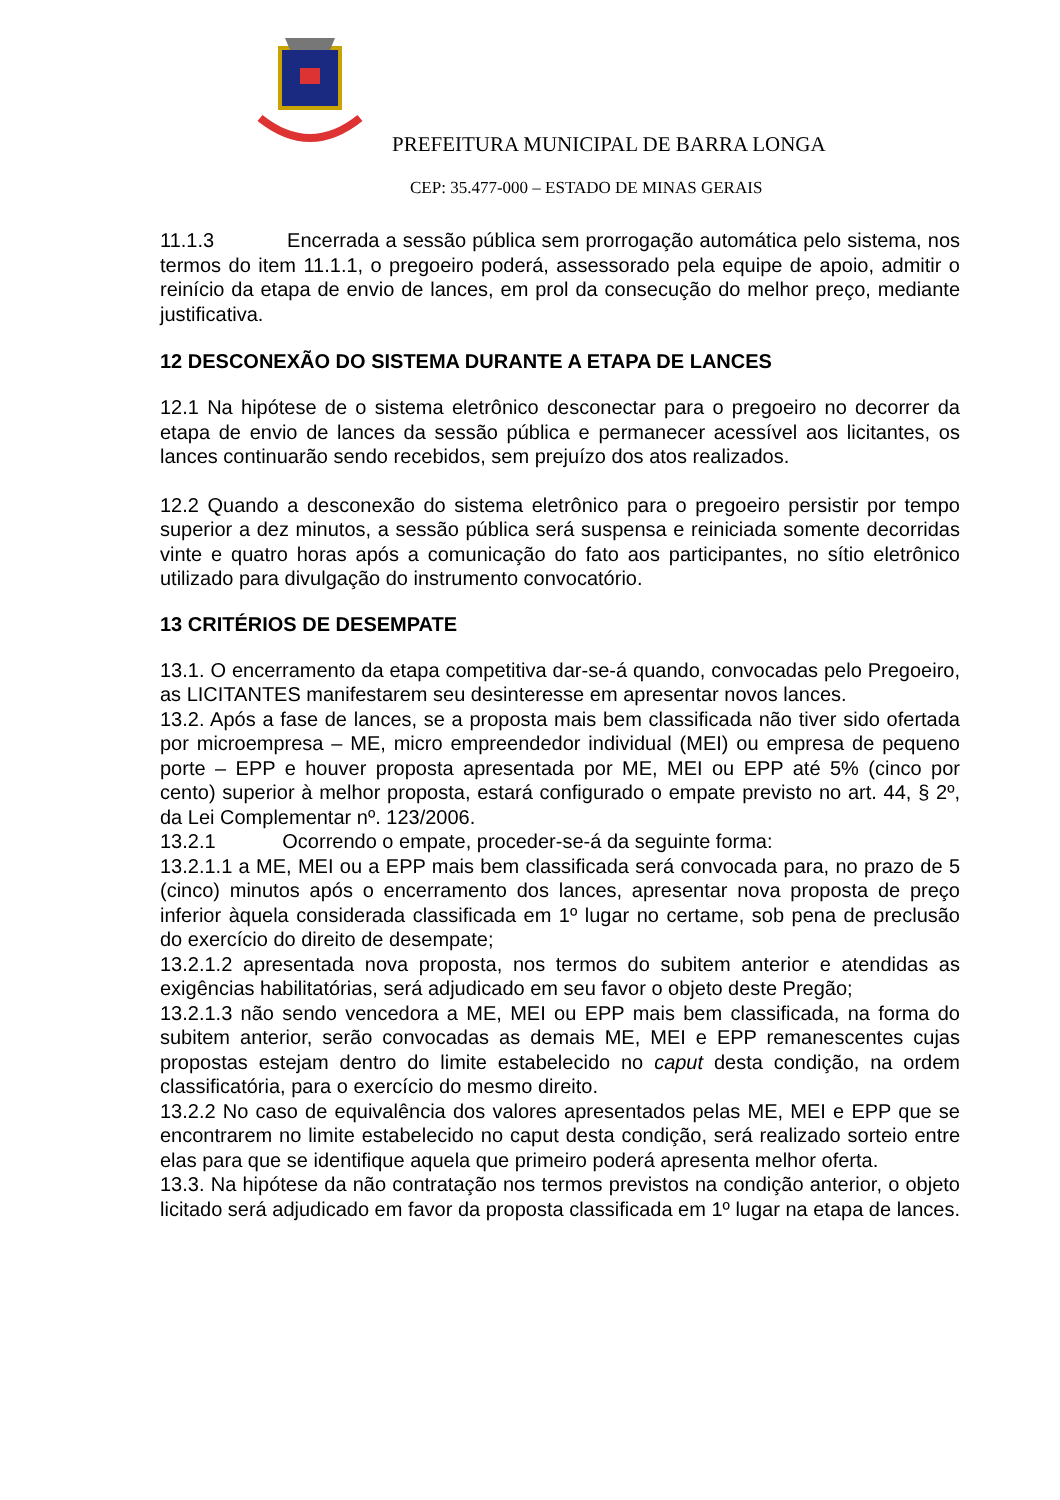PREFEITURA MUNICIPAL DE BARRA LONGA
CEP: 35.477-000 – ESTADO DE MINAS GERAIS
11.1.3 Encerrada a sessão pública sem prorrogação automática pelo sistema, nos termos do item 11.1.1, o pregoeiro poderá, assessorado pela equipe de apoio, admitir o reinício da etapa de envio de lances, em prol da consecução do melhor preço, mediante justificativa.
12 DESCONEXÃO DO SISTEMA DURANTE A ETAPA DE LANCES
12.1 Na hipótese de o sistema eletrônico desconectar para o pregoeiro no decorrer da etapa de envio de lances da sessão pública e permanecer acessível aos licitantes, os lances continuarão sendo recebidos, sem prejuízo dos atos realizados.
12.2 Quando a desconexão do sistema eletrônico para o pregoeiro persistir por tempo superior a dez minutos, a sessão pública será suspensa e reiniciada somente decorridas vinte e quatro horas após a comunicação do fato aos participantes, no sítio eletrônico utilizado para divulgação do instrumento convocatório.
13 CRITÉRIOS DE DESEMPATE
13.1. O encerramento da etapa competitiva dar-se-á quando, convocadas pelo Pregoeiro, as LICITANTES manifestarem seu desinteresse em apresentar novos lances.
13.2. Após a fase de lances, se a proposta mais bem classificada não tiver sido ofertada por microempresa – ME, micro empreendedor individual (MEI) ou empresa de pequeno porte – EPP e houver proposta apresentada por ME, MEI ou EPP até 5% (cinco por cento) superior à melhor proposta, estará configurado o empate previsto no art. 44, § 2º, da Lei Complementar nº. 123/2006.
13.2.1 Ocorrendo o empate, proceder-se-á da seguinte forma:
13.2.1.1 a ME, MEI ou a EPP mais bem classificada será convocada para, no prazo de 5 (cinco) minutos após o encerramento dos lances, apresentar nova proposta de preço inferior àquela considerada classificada em 1º lugar no certame, sob pena de preclusão do exercício do direito de desempate;
13.2.1.2 apresentada nova proposta, nos termos do subitem anterior e atendidas as exigências habilitatórias, será adjudicado em seu favor o objeto deste Pregão;
13.2.1.3 não sendo vencedora a ME, MEI ou EPP mais bem classificada, na forma do subitem anterior, serão convocadas as demais ME, MEI e EPP remanescentes cujas propostas estejam dentro do limite estabelecido no caput desta condição, na ordem classificatória, para o exercício do mesmo direito.
13.2.2 No caso de equivalência dos valores apresentados pelas ME, MEI e EPP que se encontrarem no limite estabelecido no caput desta condição, será realizado sorteio entre elas para que se identifique aquela que primeiro poderá apresenta melhor oferta.
13.3. Na hipótese da não contratação nos termos previstos na condição anterior, o objeto licitado será adjudicado em favor da proposta classificada em 1º lugar na etapa de lances.